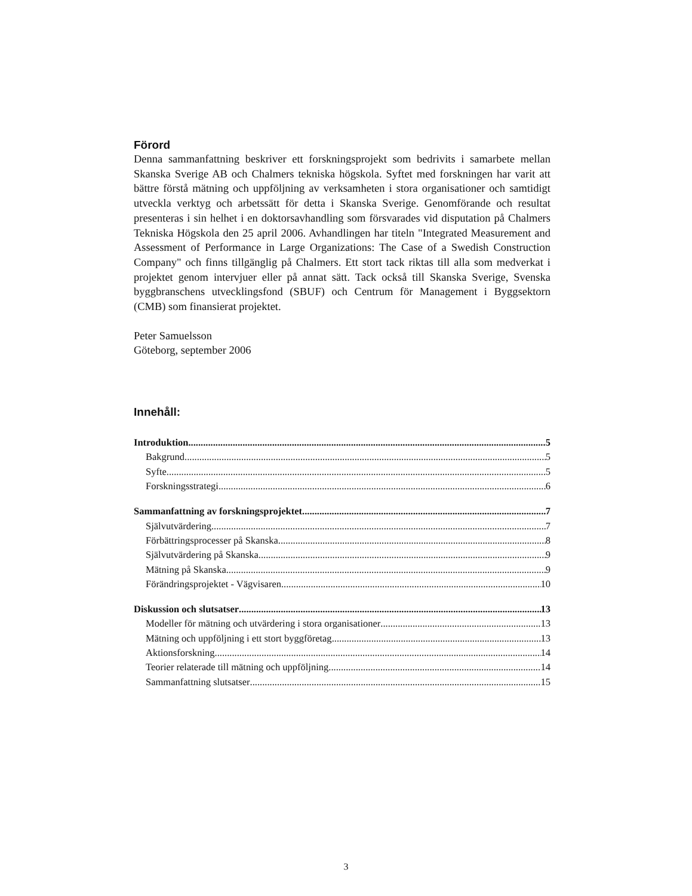Förord
Denna sammanfattning beskriver ett forskningsprojekt som bedrivits i samarbete mellan Skanska Sverige AB och Chalmers tekniska högskola. Syftet med forskningen har varit att bättre förstå mätning och uppföljning av verksamheten i stora organisationer och samtidigt utveckla verktyg och arbetssätt för detta i Skanska Sverige. Genomförande och resultat presenteras i sin helhet i en doktorsavhandling som försvarades vid disputation på Chalmers Tekniska Högskola den 25 april 2006. Avhandlingen har titeln "Integrated Measurement and Assessment of Performance in Large Organizations: The Case of a Swedish Construction Company" och finns tillgänglig på Chalmers. Ett stort tack riktas till alla som medverkat i projektet genom intervjuer eller på annat sätt. Tack också till Skanska Sverige, Svenska byggbranschens utvecklingsfond (SBUF) och Centrum för Management i Byggsektorn (CMB) som finansierat projektet.
Peter Samuelsson
Göteborg, september 2006
Innehåll:
Introduktion 5
Bakgrund 5
Syfte 5
Forskningsstrategi 6
Sammanfattning av forskningsprojektet 7
Självutvärdering 7
Förbättringsprocesser på Skanska 8
Självutvärdering på Skanska 9
Mätning på Skanska 9
Förändringsprojektet - Vägvisaren 10
Diskussion och slutsatser 13
Modeller för mätning och utvärdering i stora organisationer 13
Mätning och uppföljning i ett stort byggföretag 13
Aktionsforskning 14
Teorier relaterade till mätning och uppföljning 14
Sammanfattning slutsatser 15
3